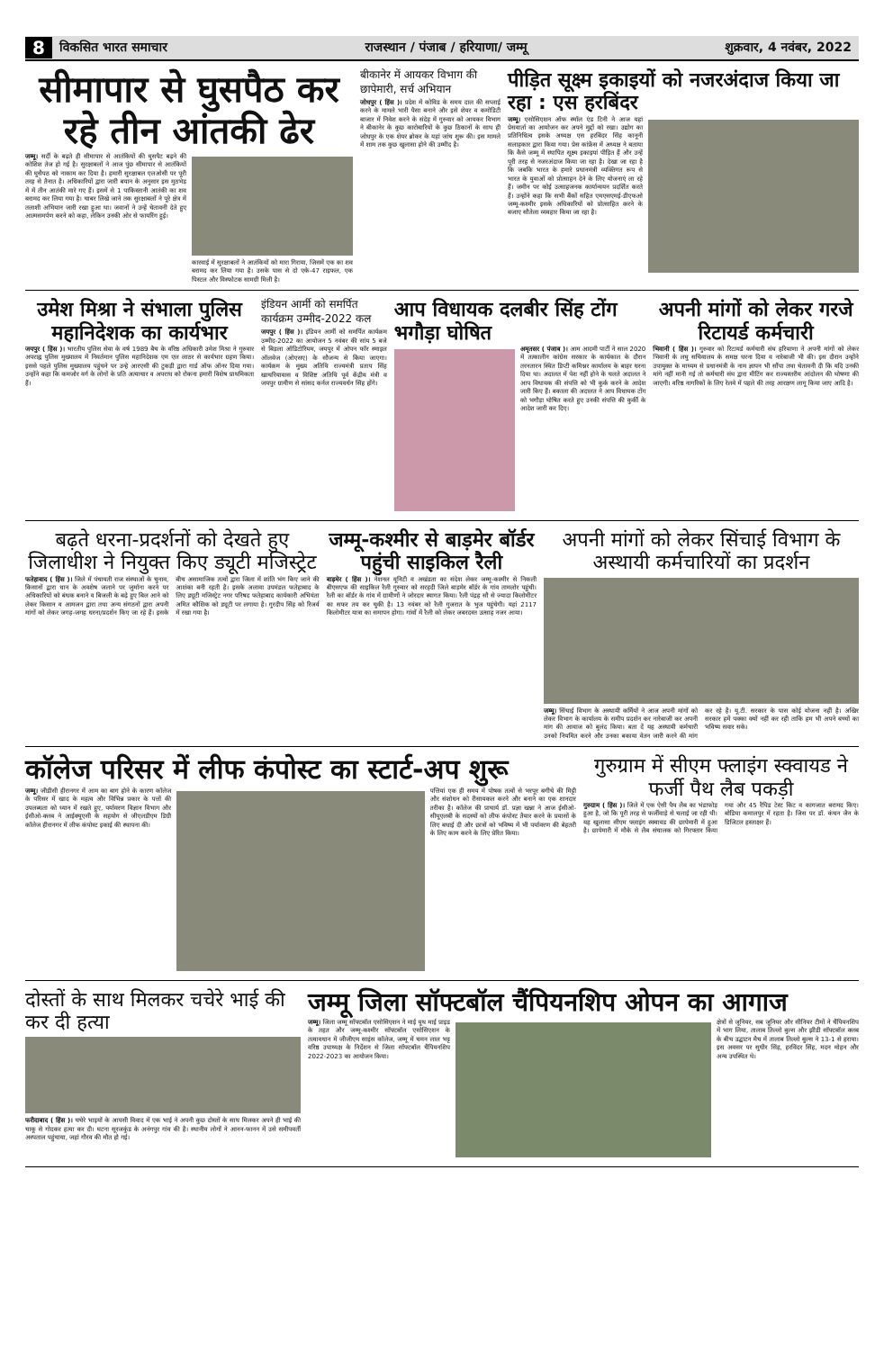8
विकसित भारत समाचार
राजस्थान / पंजाब / हरियाणा/ जम्मू
शुक्रवार, 4 नवंबर, 2022
सीमापार से घुसपैठ कर रहे तीन आंतकी ढेर
जम्मू। सर्दी के बढ़ते ही सीमापार से आतंकियों की घुसपैट बढ़ने की कोशिश तेज हो गई है। सुरक्षाबलों ने आज पुंछ सीमापार से आतंकियों की घुसैपठ को नाकाम कर दिया है। हमारी सुरक्षाबल एलओसी पर पूरी तरह से तैनात है। अधिकारियों द्वारा जारी बयान के अनुसार इस मुठभेड़ में में तीन आतंकी मारे गए हैं। इसमें से 1 पाकिस्तानी आतंकी का शव बरामद कर लिया गया है। चाबर लिखे जाने तक सुरक्षाबलों ने पूरे क्षेत्र में तलाशी अभियान जारी रखा हुआ था। जवानों ने उन्हें चेतावनी देते हुए आत्मसमर्पण करने को कहा, लेकिन उनकी ओर से फायरिंग हुई।
कारवाई में सुरक्षाबलों ने आतंकियों को मारा गिराया, जिसमें एक का शव बरामद कर लिया गया है। उसके पास से दो एके-47 राइफल, एक पिस्टल और विस्फोटक सामग्री मिली है।
बीकानेर में आयकर विभाग की छापेमारी, सर्च अभियान
जोधपुर ( हिंस )। प्रदेश में कोविड के समय दाल की सप्लाई करने के मामले भारी पैसा बनाने और इसे शेयर व कमोडिटी बाजार में निवेश करने के संदेह में गुरुवार को आयकर विभाग ने बीकानेर के कुछ कारोबारियों के कुछ ठिकानों के साथ ही जोधपुर के एक शेयर ब्रोकर के यहां जांच शुरू की। इस मामले में शाम तक कुछ खुलासा होने की उम्मीद है।
पीड़ित सूक्ष्म इकाइयों को नजरअंदाज किया जा रहा : एस हरबिंदर
जम्मू। एसोसिएशन ऑफ स्मॉल एंड टिनी ने आज यहां प्रेसवार्ता का आयोजन कर अपने मुद्दों को रखा। उद्योग का प्रतिनिधित्व इसके अध्यक्ष एस हरबिंदर सिंह कानूनी सलाहकार द्वारा किया गया। प्रेस कांफ्रेंस में अध्यक्ष ने बताया कि कैसे जम्मू में स्थापित सूक्ष्म इकाइयां पीड़ित हैं और उन्हें पूरी तरह से नजरअंदाज किया जा रहा है। देखा जा रहा है कि जबकि भारत के हमारे प्रधानमंत्री व्यक्तिगत रूप से भारत के युवाओं को प्रोत्साहन देने के लिए योजनाएं ला रहे हैं। जमीन पर कोई उत्साहजनक कार्यान्वयन प्रदर्शित करते हैं। उन्होंने कहा कि सभी बैंकों सहित एमएसएमई-डीएफओ जम्मू-कश्मीर इसके अधिकारियों को प्रोत्साहित करने के बजाए सौतेला व्यवहार किया जा रहा है।
उमेश मिश्रा ने संभाला पुलिस महानिदेशक का कार्यभार
जयपुर ( हिंस )। भारतीय पुलिस सेवा के वर्ष 1989 बैच के वरिष्ठ अधिकारी उमेश मिश्रा ने गुरुवार अपराह्न पुलिस मुख्यालय में निवर्तमान पुलिस महानिदेशक एम एल लाठर से कार्यभार ग्रहण किया। इससे पहले पुलिस मुख्यालय पहुंचने पर उन्हे आरएसी की टुकड़ी द्वारा गार्ड ऑफ ऑनर दिया गया। उन्होंने कहा कि कमजोर वर्ग के लोगों के प्रति अत्याचार व अपराध को रोकना हमारी विशेष प्राथमिकता हैं।
इंडियन आर्मी को समर्पित कार्यक्रम उम्मीद-2022 कल
जयपुर ( हिंस )। इंडियन आर्मी को समर्पित कार्यक्रम उम्मीद-2022 का आयोजन 5 नवंबर की सांय 5 बजे से बिड़ला ऑडिटोरियम, जयपुर में ओपन फॉर स्माइल ऑलवेज (ओएसए) के सौजन्य से किया जाएगा। कार्यक्रम के मुख्य अतिथि राज्यमंत्री प्रताप सिंह खाचरियावास व विशिष्ट अतिथि पूर्व केंद्रीय मंत्री व जयपुर ग्रामीण से सांसद कर्नल राज्यवर्धन सिंह होंगे।
आप विधायक दलबीर सिंह टोंग भगौड़ा घोषित
अमृतसर ( पंजाब )। आम आदमी पार्टी ने साल 2020 में तत्कालीन कांग्रेस सरकार के कार्यकाल के दौरान तरनतारन स्थित डिप्टी कमिश्नर कार्यालय के बाहर धरना दिया था। अदालत में पेश नहीं होने के चलते अदालत ने आप विधायक की संपत्ति को भी कुर्क करने के आदेश जारी किए हैं। बकाला की अदालत ने आप विधायक टोंग को भगौड़ा घोषित करते हुए उनकी संपत्ति की कुर्की के आदेश जारी कर दिए।
अपनी मांगों को लेकर गरजे रिटायर्ड कर्मचारी
भिवानी ( हिंस )। गुरुवार को रिटायर्ड कर्मचारी संघ हरियाणा ने अपनी मांगों को लेकर भिवानी के लघु सचिवालय के समक्ष धरना दिया व नारेबाजी भी की। इस दौरान उन्होंने उपायुक्त के माध्यम से प्रधानमंत्री के नाम ज्ञापन भी सौंपा तथा चेतावनी दी कि यदि उनकी मांगे नहीं मानी गई तो कर्मचारी संघ द्वारा मीटिंग कर राज्यस्तरीय आंदोलन की घोषणा की जाएगी। वरिष्ठ नागरिकों के लिए रेलवे में पहले की तरह आरक्षण लागू किया जाए आदि है।
बढ़ते धरना-प्रदर्शनों को देखते हुए जिलाधीश ने नियुक्त किए ड्यूटी मजिस्ट्रेट
फतेहाबाद ( हिंस )। जिले में पंचायती राज संस्थाओं के चुनाव, किसानों द्वारा धान के अवशेष जलाने पर जुर्माना करने पर अधिकारियों को बंधक बनाने व बिजली के बढ़े हुए बिल आने को लेकर किसान व आमजन द्वारा तथा अन्य संगठनों द्वारा अपनी मांगों को लेकर जगह-जगह धरना/प्रदर्शन किए जा रहे हैं। इसके बीच असामाजिक तत्वों द्वारा जिला में शांति भंग किए जाने की आशंका बनी रहती है। इसके अलावा उपमंडल फतेहाबाद के लिए ड्यूटी मजिस्ट्रेट नगर परिषद फतेहाबाद कार्यकारी अभियंता अमित कौशिक को ड्यूटी पर लगाया है। गुरदीप सिंह को रिजर्व में रखा गया है।
जम्मू-कश्मीर से बाड़मेर बॉर्डर पहुंची साइकिल रैली
बाड़मेर ( हिंस )। नेशनल यूनिटी व अखंडता का संदेश लेकर जम्मू-कश्मीर से निकली बीएसएफ की साइकिल रैली गुरुवार को सरहदी जिले बाड़मेर बॉर्डर के गांव तामलोर पहुंची। रैली का बॉर्डर के गांव में ग्रामीणों ने जोरदार स्वागत किया। रैली पंद्रह सौ से ज्यादा किलोमीटर का सफर तय कर चुकी है। 13 नवंबर को रैली गुजरात के भुज पहुंचेगी। यहां 2117 किलोमीटर यात्रा का समापन होगा। गांवों में रैली को लेकर जबरदस्त उत्साह नजर आया।
अपनी मांगों को लेकर सिंचाई विभाग के अस्थायी कर्मचारियों का प्रदर्शन
जम्मू। सिंचाई विभाग के अस्थायी कर्मियों ने आज अपनी मांगों को लेकर विभाग के कार्यालय के समीप प्रदर्शन कर नारेबाजी कर अपनी मांग की आवाज को बुलंद किया। बता दें यह अस्थायी कर्मचारी उनको नियमित करने और उनका बकाया वेतन जारी करने की मांग कर रहे है। यू.टी. सरकार के पास कोई योजना नहीं है। अखिर सरकार हमें पक्का क्यों नहीं कर रही ताकि हम भी अपने बच्चों का भविष्य सवार सके।
कॉलेज परिसर में लीफ कंपोस्ट का स्टार्ट-अप शुरू
जम्मू। जीडीसी हीरानगर में आम का बाग होने के कारण कॉलेज के परिसर में खाद के महत्व और विभिन्न प्रकार के पत्तों की उपलब्धता को ध्यान में रखते हुए, पर्यावरण विज्ञान विभाग और ईसीओ-क्लब ने आईक्यूएसी के सहयोग से जीएलडीएम डिग्री कॉलेज हीरानगर में लीफ कंपोस्ट इकाई की स्थापना की।
पत्तियां एक ही समय में पोषक तत्वों से भरपूर बगीचे की मिट्टी और संशोधन को रीसायकल करने और बनाने का एक शानदार तरीका है। कॉलेज की प्राचार्य डॉ. प्रज्ञा खन्ना ने आज ईसीओ-सीयूएलबी के सदस्यों को लीफ कंपोस्ट तैयार करने के प्रयासों के लिए बधाई दी और छात्रों को भविष्य में भी पर्यावरण की बेहतरी के लिए काम करने के लिए प्रेरित किया।
गुरुग्राम में सीएम फ्लाइंग स्क्वायड ने फर्जी पैथ लैब पकड़ी
गुरुग्राम ( हिंस )। जिले में एक ऐसी पैथ लैब का भंडाफोड़ हुआ है, जो कि पूरी तरह से फर्जीवाड़े से चलाई जा रही थी। यह खुलासा सीएम फ्लाइंग स्क्वायड की छापेमारी में हुआ है। छापेमारी में मौके से लैब संचालक को गिरफ्तार किया गया और 45 रैपिड टेस्ट किट व कागजात बरामद किए। बोडिया कमालपुर में रहता है। जिस पर डॉ. कंचन जैन के डिजिटल हस्ताक्षर हैं।
दोस्तों के साथ मिलकर चचेरे भाई की कर दी हत्या
फरीदाबाद ( हिंस )। चचेरे भाइयों के आपसी विवाद में एक भाई ने अपनी कुछ दोस्तों के साथ मिलकर अपने ही भाई की चाकू से गोदकर हत्या कर दी। घटना सूरजकुंड के अनंगपुर गांव की है। स्थानीय लोगों ने आनन-फानन में उसे समीपवर्ती अस्पताल पहुंचाया, जहां गौरव की मौत हो गई।
जम्मू जिला सॉफ्टबॉल चैंपियनशिप ओपन का आगाज
जम्मू। जिला जम्मू सॉफ्टबॉल एसोसिएशन ने माई यूथ माई प्राइड के तहत और जम्मू-कश्मीर सॉफ्टबॉल एसोसिएशन के तत्वावधान में जीजीएम साइंस कॉलेज, जम्मू में चमन लाल भट्ट वरिष्ठ उपाध्यक्ष के निर्देशन से जिला सॉफ्टबॉल चैंपियनशिप 2022-2023 का आयोजन किया।
क्षेत्रों से जूनियर, सब जूनियर और सीनियर टीमों ने चैंपियनशिप में भाग लिया, तालाब तिल्लो बुल्स और झीडी सॉफ्टबॉल क्लब के बीच उद्घाटन मैच में तालाब तिल्लो बुल्स ने 13-1 से हराया। इस अवसर पर सुधीर सिंह, हरविंदर सिंह, मदन मोहन और अन्य उपस्थित थे।